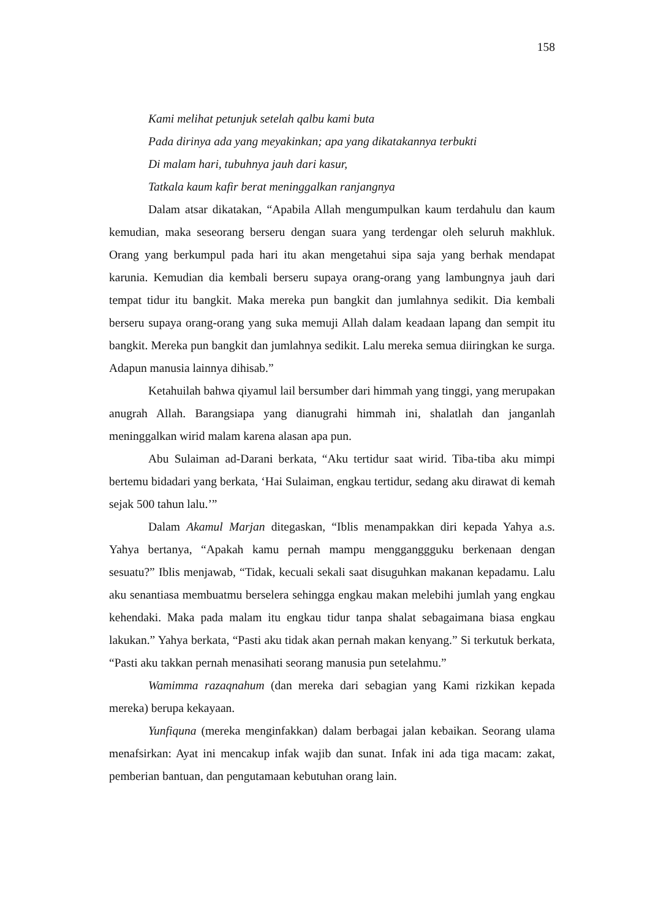158
Kami melihat petunjuk setelah qalbu kami buta
Pada dirinya ada yang meyakinkan; apa yang dikatakannya terbukti
Di malam hari, tubuhnya jauh dari kasur,
Tatkala kaum kafir berat meninggalkan ranjangnya
Dalam atsar dikatakan, “Apabila Allah mengumpulkan kaum terdahulu dan kaum kemudian, maka seseorang berseru dengan suara yang terdengar oleh seluruh makhluk. Orang yang berkumpul pada hari itu akan mengetahui sipa saja yang berhak mendapat karunia. Kemudian dia kembali berseru supaya orang-orang yang lambungnya jauh dari tempat tidur itu bangkit. Maka mereka pun bangkit dan jumlahnya sedikit. Dia kembali berseru supaya orang-orang yang suka memuji Allah dalam keadaan lapang dan sempit itu bangkit. Mereka pun bangkit dan jumlahnya sedikit. Lalu mereka semua diiringkan ke surga. Adapun manusia lainnya dihisab.”
Ketahuilah bahwa qiyamul lail bersumber dari himmah yang tinggi, yang merupakan anugrah Allah. Barangsiapa yang dianugrahi himmah ini, shalatlah dan janganlah meninggalkan wirid malam karena alasan apa pun.
Abu Sulaiman ad-Darani berkata, “Aku tertidur saat wirid. Tiba-tiba aku mimpi bertemu bidadari yang berkata, ‘Hai Sulaiman, engkau tertidur, sedang aku dirawat di kemah sejak 500 tahun lalu.’”
Dalam Akamul Marjan ditegaskan, “Iblis menampakkan diri kepada Yahya a.s. Yahya bertanya, “Apakah kamu pernah mampu mengganggguku berkenaan dengan sesuatu?” Iblis menjawab, “Tidak, kecuali sekali saat disuguhkan makanan kepadamu. Lalu aku senantiasa membuatmu berselera sehingga engkau makan melebihi jumlah yang engkau kehendaki. Maka pada malam itu engkau tidur tanpa shalat sebagaimana biasa engkau lakukan.” Yahya berkata, “Pasti aku tidak akan pernah makan kenyang.” Si terkutuk berkata, “Pasti aku takkan pernah menasihati seorang manusia pun setelahmu.”
Wamimma razaqnahum (dan mereka dari sebagian yang Kami rizkikan kepada mereka) berupa kekayaan.
Yunfiquna (mereka menginfakkan) dalam berbagai jalan kebaikan. Seorang ulama menafsirkan: Ayat ini mencakup infak wajib dan sunat. Infak ini ada tiga macam: zakat, pemberian bantuan, dan pengutamaan kebutuhan orang lain.